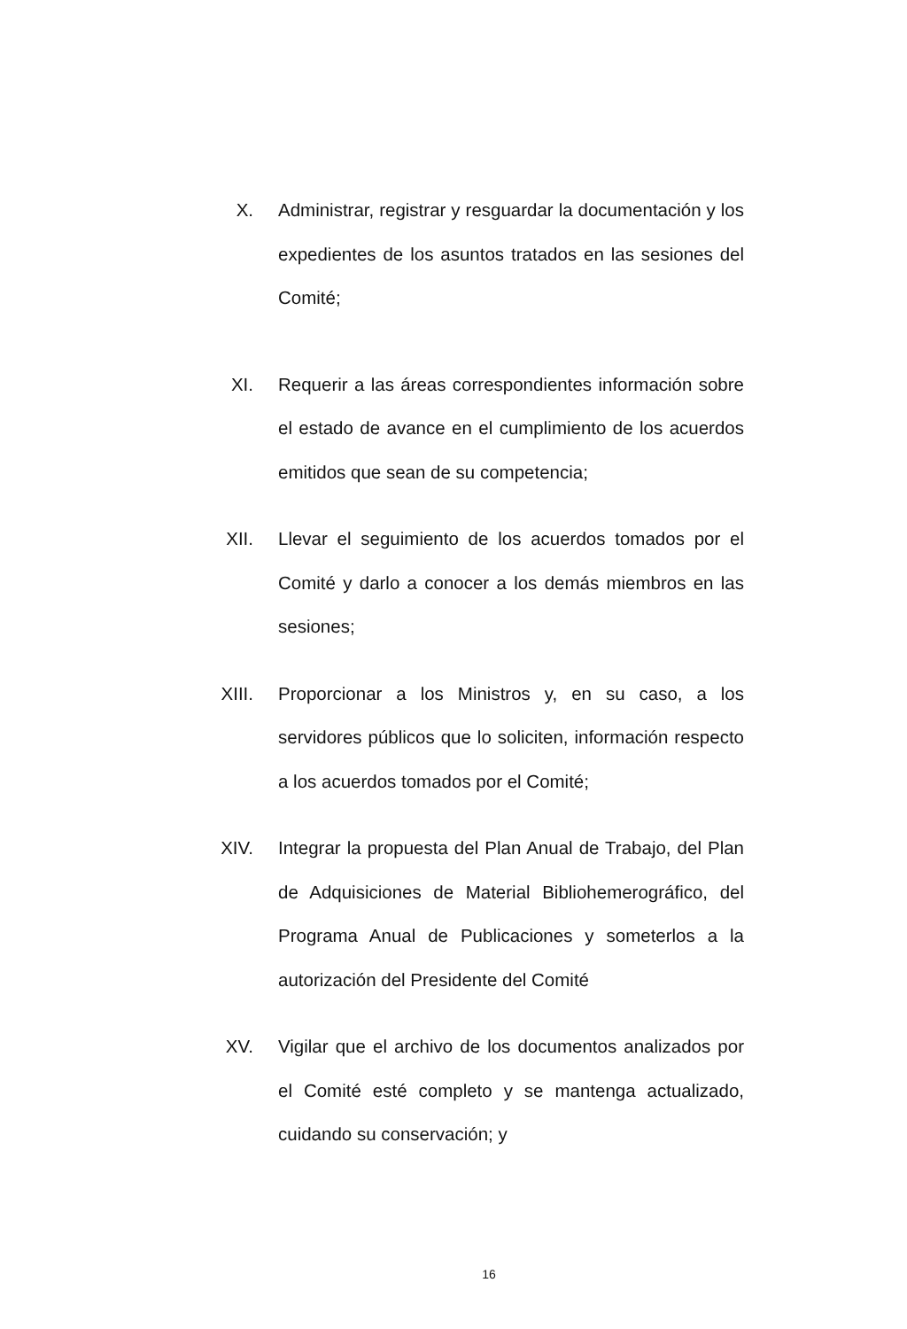X. Administrar, registrar y resguardar la documentación y los expedientes de los asuntos tratados en las sesiones del Comité;
XI. Requerir a las áreas correspondientes información sobre el estado de avance en el cumplimiento de los acuerdos emitidos que sean de su competencia;
XII.
Llevar el seguimiento de los acuerdos tomados por el Comité y darlo a conocer a los demás miembros en las sesiones;
XIII.
Proporcionar a los Ministros y, en su caso, a los servidores públicos que lo soliciten, información respecto a los acuerdos tomados por el Comité;
XIV.
Integrar la propuesta del Plan Anual de Trabajo, del Plan de Adquisiciones de Material Bibliohemerográfico, del Programa Anual de Publicaciones y someterlos a la autorización del Presidente del Comité
XV. Vigilar que el archivo de los documentos analizados por el Comité esté completo y se mantenga actualizado, cuidando su conservación; y
16